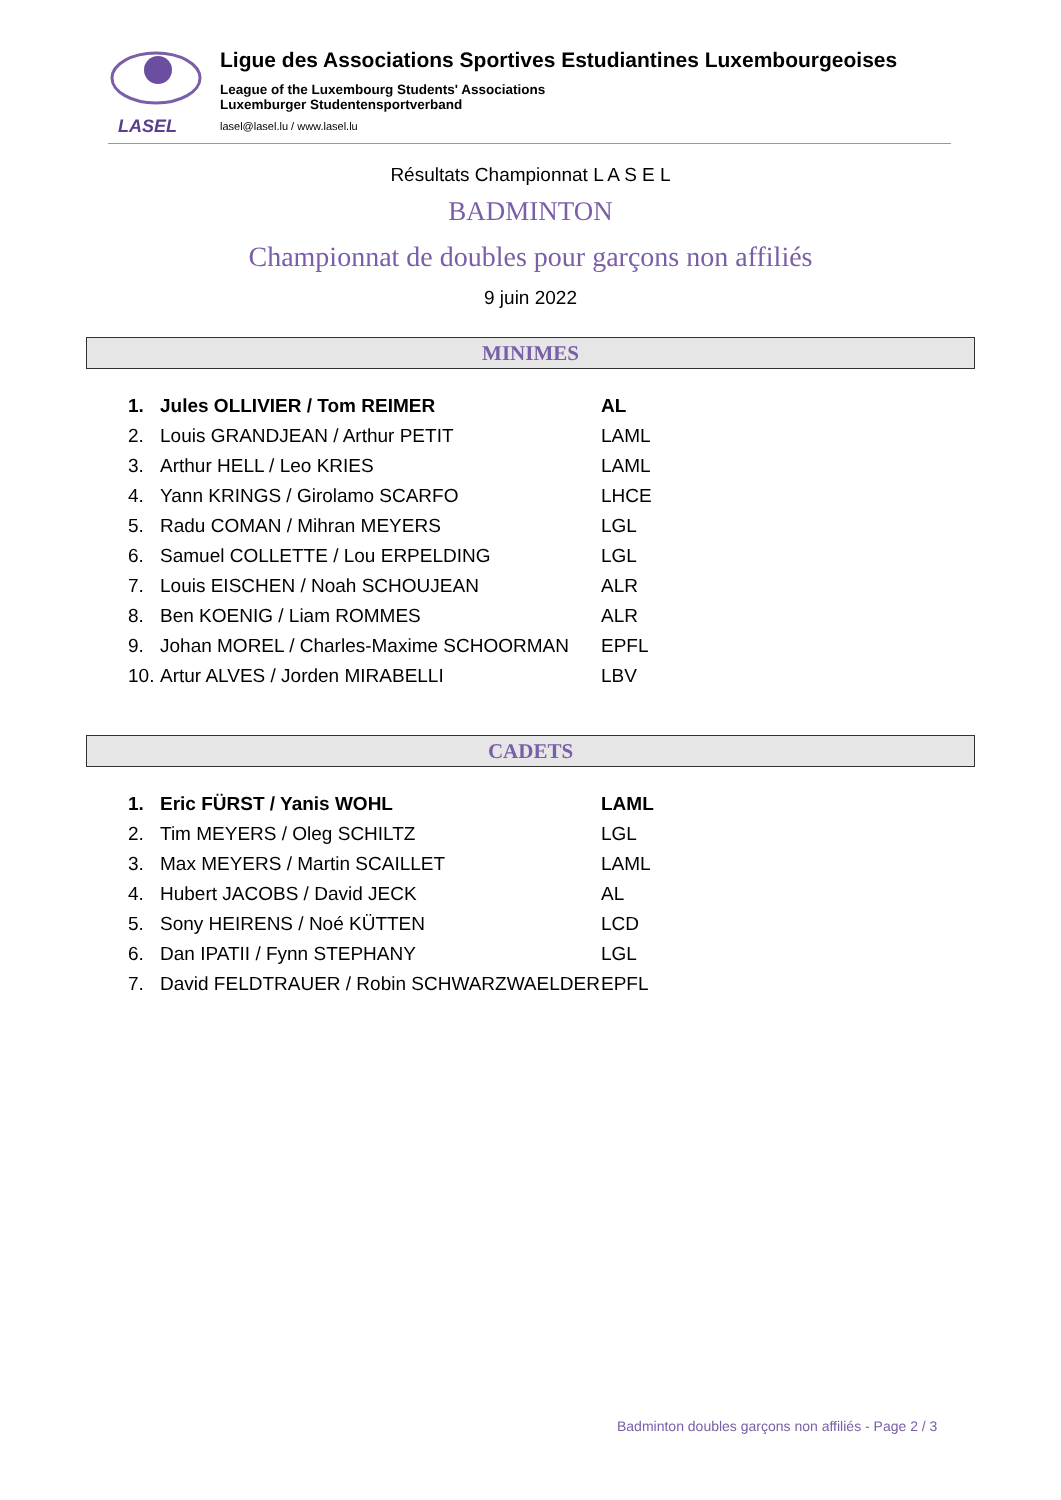LASEL
Ligue des Associations Sportives Estudiantines Luxembourgeoises
League of the Luxembourg Students' Associations
Luxemburger Studentensportverband
lasel@lasel.lu / www.lasel.lu
Résultats Championnat L A S E L
BADMINTON
Championnat de doubles pour garçons non affiliés
9 juin 2022
MINIMES
| 1. | Jules OLLIVIER / Tom REIMER | AL |
| 2. | Louis GRANDJEAN / Arthur PETIT | LAML |
| 3. | Arthur HELL / Leo KRIES | LAML |
| 4. | Yann KRINGS / Girolamo SCARFO | LHCE |
| 5. | Radu COMAN / Mihran MEYERS | LGL |
| 6. | Samuel COLLETTE / Lou ERPELDING | LGL |
| 7. | Louis EISCHEN / Noah SCHOUJEAN | ALR |
| 8. | Ben KOENIG / Liam ROMMES | ALR |
| 9. | Johan MOREL / Charles-Maxime SCHOORMAN | EPFL |
| 10. | Artur ALVES / Jorden MIRABELLI | LBV |
CADETS
| 1. | Eric FÜRST / Yanis WOHL | LAML |
| 2. | Tim MEYERS / Oleg SCHILTZ | LGL |
| 3. | Max MEYERS / Martin SCAILLET | LAML |
| 4. | Hubert JACOBS / David JECK | AL |
| 5. | Sony HEIRENS / Noé KÜTTEN | LCD |
| 6. | Dan IPATII / Fynn STEPHANY | LGL |
| 7. | David FELDTRAUER / Robin SCHWARZWAELDER | EPFL |
Badminton doubles garçons non affiliés - Page 2 / 3